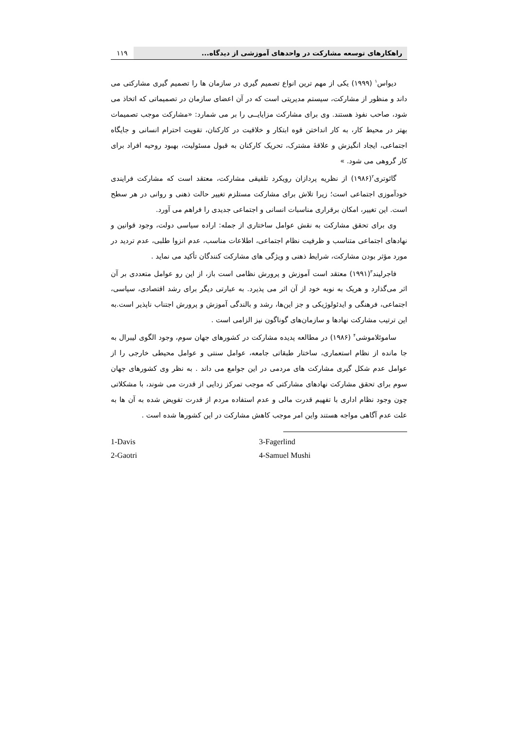راهکارهای توسعه مشارکت در واحدهای آموزشی از دیدگاه...
۱۱۹
دیواس<sup>۱</sup> (۱۹۹۹) یکی از مهم ترین انواع تصمیم گیری در سازمان ها را تصمیم گیری مشارکتی می داند و منظور از مشارکت، سیستم مدیریتی است که در آن اعضای سازمان در تصمیماتی که اتخاذ می شود، صاحب نفوذ هستند. وی برای مشارکت مزایایــی را بر می شمارد: «مشارکت موجب تصمیمات بهتر در محیط کار، به کار انداختن قوه ابتکار و خلاقیت در کارکنان، تقویت احترام انسانی و جایگاه اجتماعی، ایجاد انگیزش و علاقهٔ مشترک، تحریک کارکنان به قبول مسئولیت، بهبود روحیه افراد برای کار گروهی می شود. »
گائوتری<sup>۲</sup>(۱۹۸۶) از نظریه پردازان رویکرد تلفیقی مشارکت، معتقد است که مشارکت فرایندی خودآموزی اجتماعی است؛ زیرا تلاش برای مشارکت مستلزم تغییر حالت ذهنی و روانی در هر سطح است. این تغییر، امکان برقراری مناسبات انسانی و اجتماعی جدیدی را فراهم می آورد.
وی برای تحقق مشارکت به نقش عوامل ساختاری از جمله: اراده سیاسی دولت، وجود قوانین و نهادهای اجتماعی متناسب و ظرفیت نظام اجتماعی، اطلاعات مناسب، عدم انزوا طلبی، عدم تردید در مورد مؤثر بودن مشارکت، شرایط ذهنی و ویژگی های مشارکت کنندگان تأکید می نماید .
فاجرلیند<sup>۳</sup>(۱۹۹۱) معتقد است آموزش و پرورش نظامی است باز، از این رو عوامل متعددی بر آن اثر می‌گذارد و هریک به نوبه خود از آن اثر می پذیرد. به عبارتی دیگر برای رشد اقتصادی، سیاسی، اجتماعی، فرهنگی و ایدئولوژیکی و جز این‌ها، رشد و بالندگی آموزش و پرورش اجتناب ناپذیر است.به این ترتیب مشارکت نهادها و سازمان‌های گوناگون نیز الزامی است .
ساموئلاموشی<sup>۴</sup> (۱۹۸۶) در مطالعه پدیده مشارکت در کشورهای جهان سوم، وجود الگوی لیبرال به جا مانده از نظام استعماری، ساختار طبقاتی جامعه، عوامل سنتی و عوامل محیطی خارجی را از عوامل عدم شکل گیری مشارکت های مردمی در این جوامع می داند . به نظر وی کشورهای جهان سوم برای تحقق مشارکت نهادهای مشارکتی که موجب تمرکز زدایی از قدرت می شوند، با مشکلاتی چون وجود نظام اداری با تفهیم قدرت مالی و عدم استفاده مردم از قدرت تفویض شده به آن ها به علت عدم آگاهی مواجه هستند واین امر موجب کاهش مشارکت در این کشورها شده است .
1-Davis
2-Gaotri
3-Fagerlind
4-Samuel Mushi